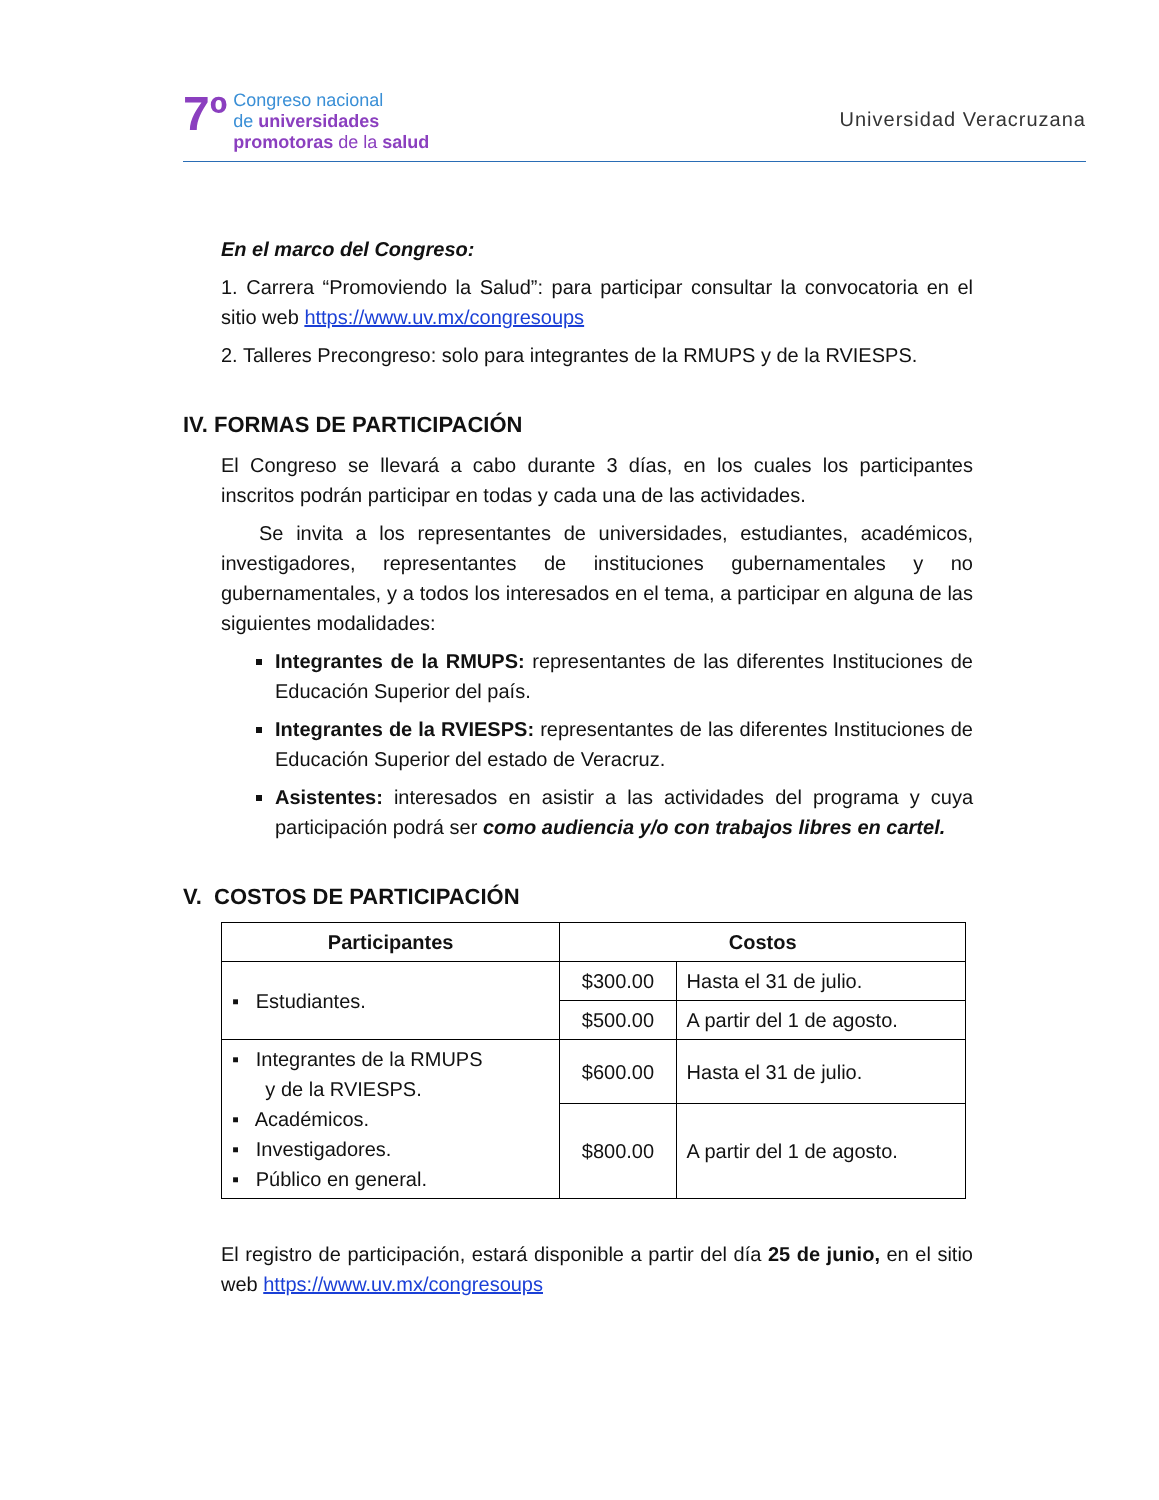7º
Congreso nacional
de universidades
promotoras de la salud
Universidad Veracruzana
En el marco del Congreso:
1. Carrera “Promoviendo la Salud”: para participar consultar la convocatoria en el sitio web https://www.uv.mx/congresoups
2. Talleres Precongreso: solo para integrantes de la RMUPS y de la RVIESPS.
IV. FORMAS DE PARTICIPACIÓN
El Congreso se llevará a cabo durante 3 días, en los cuales los participantes inscritos podrán participar en todas y cada una de las actividades.
Se invita a los representantes de universidades, estudiantes, académicos, investigadores, representantes de instituciones gubernamentales y no gubernamentales, y a todos los interesados en el tema, a participar en alguna de las siguientes modalidades:
Integrantes de la RMUPS: representantes de las diferentes Instituciones de Educación Superior del país.
Integrantes de la RVIESPS: representantes de las diferentes Instituciones de Educación Superior del estado de Veracruz.
Asistentes: interesados en asistir a las actividades del programa y cuya participación podrá ser como audiencia y/o con trabajos libres en cartel.
V. COSTOS DE PARTICIPACIÓN
| Participantes | Costos | |
| --- | --- | --- |
| ▪ Estudiantes. | $300.00 | Hasta el 31 de julio. |
| | $500.00 | A partir del 1 de agosto. |
| ▪ Integrantes de la RMUPS y de la RVIESPS. ▪ Académicos. ▪ Investigadores. ▪ Público en general. | $600.00 | Hasta el 31 de julio. |
| | $800.00 | A partir del 1 de agosto. |
El registro de participación, estará disponible a partir del día 25 de junio, en el sitio web https://www.uv.mx/congresoups